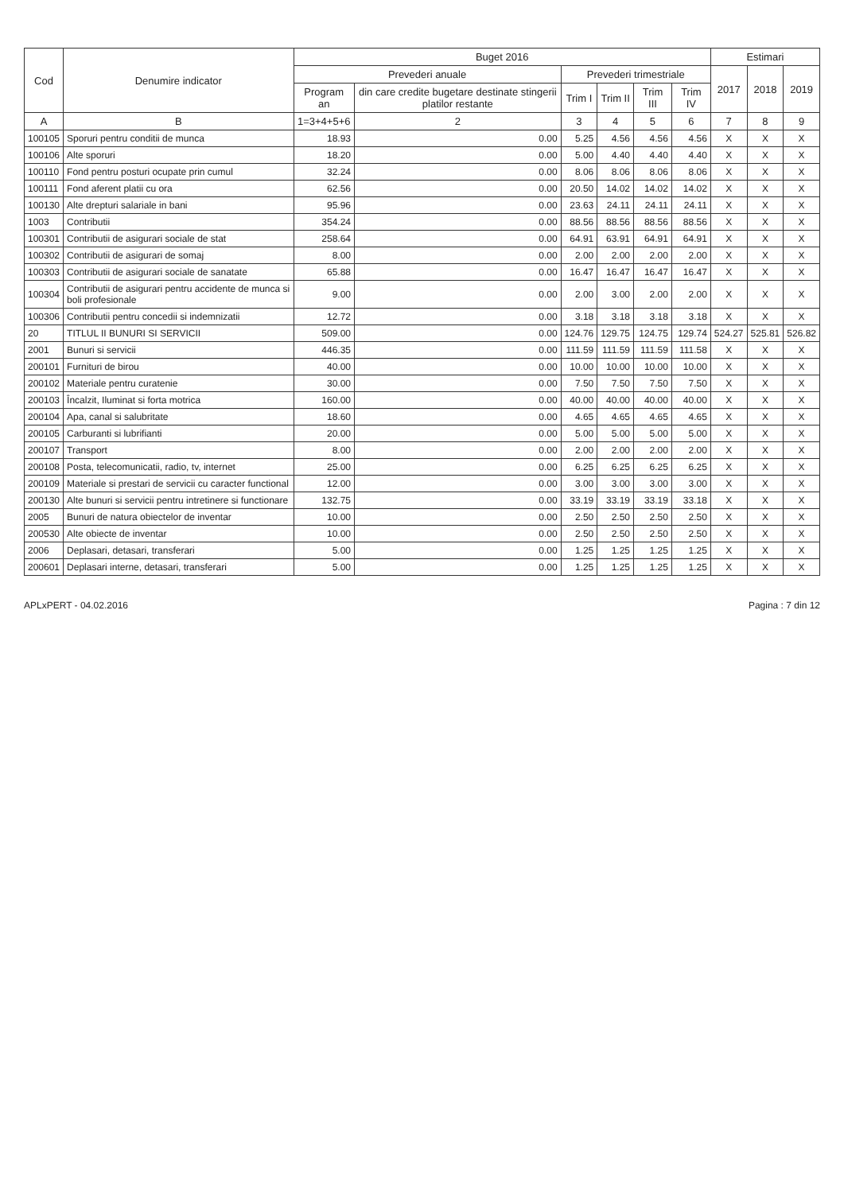| Cod | Denumire indicator | Buget 2016 | | | | | | Estimari | | |
| --- | --- | --- | --- | --- | --- | --- | --- | --- | --- | --- |
| | | Prevederi anuale | | Prevederi trimestriale | | | | 2017 | 2018 | 2019 |
| | | Program an | din care credite bugetare destinate stingerii platilor restante | Trim I | Trim II | Trim III | Trim IV | | | |
| A | B | 1=3+4+5+6 | 2 | 3 | 4 | 5 | 6 | 7 | 8 | 9 |
| 100105 | Sporuri pentru conditii de munca | 18.93 | 0.00 | 5.25 | 4.56 | 4.56 | 4.56 | X | X | X |
| 100106 | Alte sporuri | 18.20 | 0.00 | 5.00 | 4.40 | 4.40 | 4.40 | X | X | X |
| 100110 | Fond pentru posturi ocupate prin cumul | 32.24 | 0.00 | 8.06 | 8.06 | 8.06 | 8.06 | X | X | X |
| 100111 | Fond aferent platii cu ora | 62.56 | 0.00 | 20.50 | 14.02 | 14.02 | 14.02 | X | X | X |
| 100130 | Alte drepturi salariale in bani | 95.96 | 0.00 | 23.63 | 24.11 | 24.11 | 24.11 | X | X | X |
| 1003 | Contributii | 354.24 | 0.00 | 88.56 | 88.56 | 88.56 | 88.56 | X | X | X |
| 100301 | Contributii de asigurari sociale de stat | 258.64 | 0.00 | 64.91 | 63.91 | 64.91 | 64.91 | X | X | X |
| 100302 | Contributii de asigurari de somaj | 8.00 | 0.00 | 2.00 | 2.00 | 2.00 | 2.00 | X | X | X |
| 100303 | Contributii de asigurari sociale de sanatate | 65.88 | 0.00 | 16.47 | 16.47 | 16.47 | 16.47 | X | X | X |
| 100304 | Contributii de asigurari pentru accidente de munca si boli profesionale | 9.00 | 0.00 | 2.00 | 3.00 | 2.00 | 2.00 | X | X | X |
| 100306 | Contributii pentru concedii si indemnizatii | 12.72 | 0.00 | 3.18 | 3.18 | 3.18 | 3.18 | X | X | X |
| 20 | TITLUL II BUNURI SI SERVICII | 509.00 | 0.00 | 124.76 | 129.75 | 124.75 | 129.74 | 524.27 | 525.81 | 526.82 |
| 2001 | Bunuri si servicii | 446.35 | 0.00 | 111.59 | 111.59 | 111.59 | 111.58 | X | X | X |
| 200101 | Furnituri de birou | 40.00 | 0.00 | 10.00 | 10.00 | 10.00 | 10.00 | X | X | X |
| 200102 | Materiale pentru curatenie | 30.00 | 0.00 | 7.50 | 7.50 | 7.50 | 7.50 | X | X | X |
| 200103 | Încalzit, Iluminat si forta motrica | 160.00 | 0.00 | 40.00 | 40.00 | 40.00 | 40.00 | X | X | X |
| 200104 | Apa, canal si salubritate | 18.60 | 0.00 | 4.65 | 4.65 | 4.65 | 4.65 | X | X | X |
| 200105 | Carburanti si lubrifianti | 20.00 | 0.00 | 5.00 | 5.00 | 5.00 | 5.00 | X | X | X |
| 200107 | Transport | 8.00 | 0.00 | 2.00 | 2.00 | 2.00 | 2.00 | X | X | X |
| 200108 | Posta, telecomunicatii, radio, tv, internet | 25.00 | 0.00 | 6.25 | 6.25 | 6.25 | 6.25 | X | X | X |
| 200109 | Materiale si prestari de servicii cu caracter functional | 12.00 | 0.00 | 3.00 | 3.00 | 3.00 | 3.00 | X | X | X |
| 200130 | Alte bunuri si servicii pentru intretinere si functionare | 132.75 | 0.00 | 33.19 | 33.19 | 33.19 | 33.18 | X | X | X |
| 2005 | Bunuri de natura obiectelor de inventar | 10.00 | 0.00 | 2.50 | 2.50 | 2.50 | 2.50 | X | X | X |
| 200530 | Alte obiecte de inventar | 10.00 | 0.00 | 2.50 | 2.50 | 2.50 | 2.50 | X | X | X |
| 2006 | Deplasari, detasari, transferari | 5.00 | 0.00 | 1.25 | 1.25 | 1.25 | 1.25 | X | X | X |
| 200601 | Deplasari interne, detasari, transferari | 5.00 | 0.00 | 1.25 | 1.25 | 1.25 | 1.25 | X | X | X |
APLxPERT - 04.02.2016 Pagina : 7 din 12